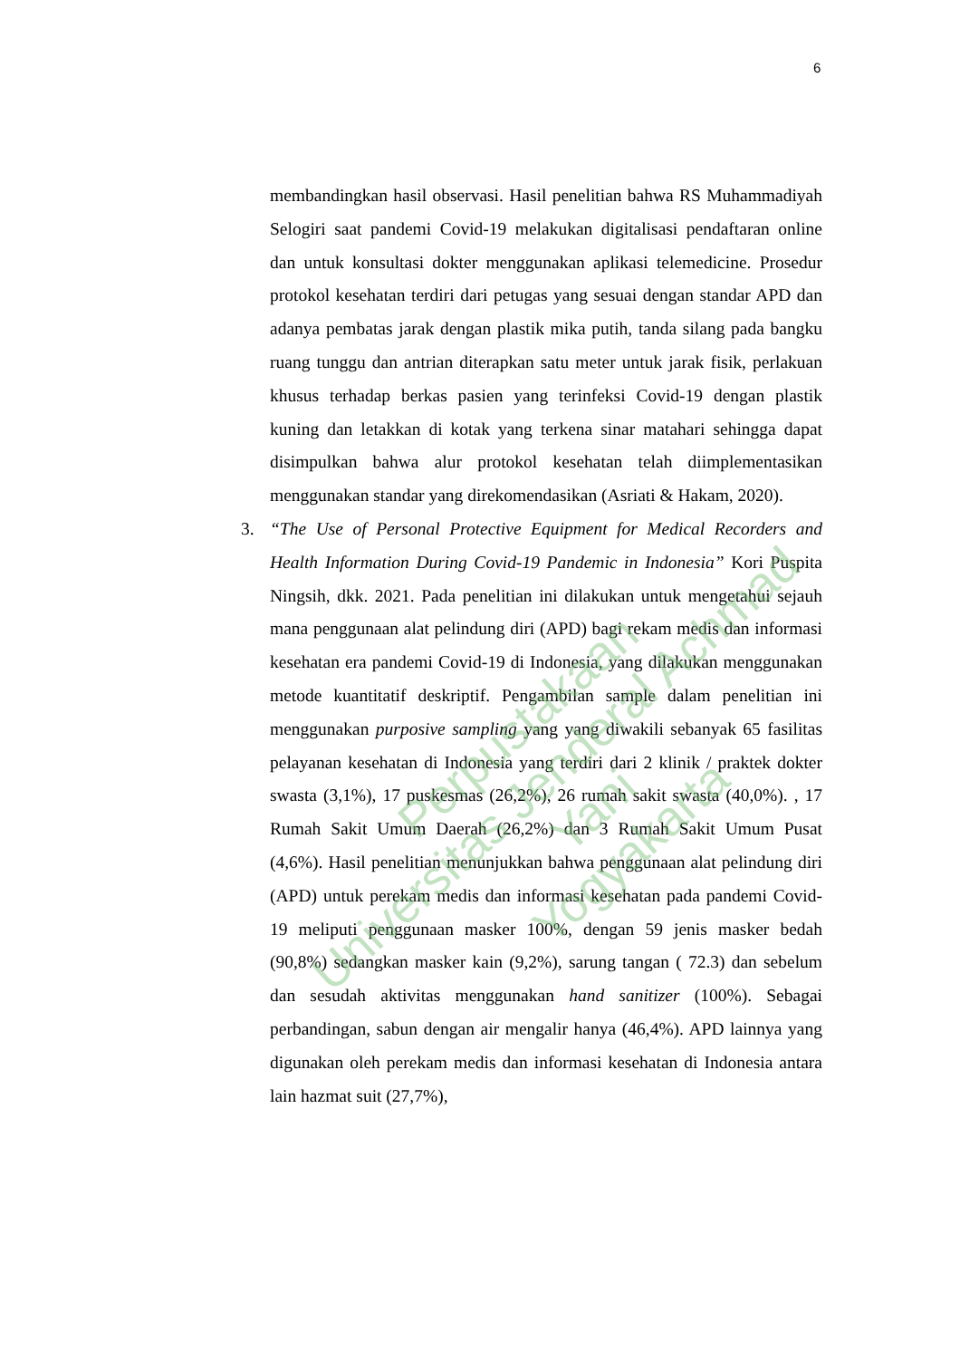6
membandingkan hasil observasi. Hasil penelitian bahwa RS Muhammadiyah Selogiri saat pandemi Covid-19 melakukan digitalisasi pendaftaran online dan untuk konsultasi dokter menggunakan aplikasi telemedicine. Prosedur protokol kesehatan terdiri dari petugas yang sesuai dengan standar APD dan adanya pembatas jarak dengan plastik mika putih, tanda silang pada bangku ruang tunggu dan antrian diterapkan satu meter untuk jarak fisik, perlakuan khusus terhadap berkas pasien yang terinfeksi Covid-19 dengan plastik kuning dan letakkan di kotak yang terkena sinar matahari sehingga dapat disimpulkan bahwa alur protokol kesehatan telah diimplementasikan menggunakan standar yang direkomendasikan (Asriati & Hakam, 2020).
3. “The Use of Personal Protective Equipment for Medical Recorders and Health Information During Covid-19 Pandemic in Indonesia” Kori Puspita Ningsih, dkk. 2021. Pada penelitian ini dilakukan untuk mengetahui sejauh mana penggunaan alat pelindung diri (APD) bagi rekam medis dan informasi kesehatan era pandemi Covid-19 di Indonesia, yang dilakukan menggunakan metode kuantitatif deskriptif. Pengambilan sample dalam penelitian ini menggunakan purposive sampling yang yang diwakili sebanyak 65 fasilitas pelayanan kesehatan di Indonesia yang terdiri dari 2 klinik / praktek dokter swasta (3,1%), 17 puskesmas (26,2%), 26 rumah sakit swasta (40,0%). , 17 Rumah Sakit Umum Daerah (26,2%) dan 3 Rumah Sakit Umum Pusat (4,6%). Hasil penelitian menunjukkan bahwa penggunaan alat pelindung diri (APD) untuk perekam medis dan informasi kesehatan pada pandemi Covid-19 meliputi penggunaan masker 100%, dengan 59 jenis masker bedah (90,8%) sedangkan masker kain (9,2%), sarung tangan ( 72.3) dan sebelum dan sesudah aktivitas menggunakan hand sanitizer (100%). Sebagai perbandingan, sabun dengan air mengalir hanya (46,4%). APD lainnya yang digunakan oleh perekam medis dan informasi kesehatan di Indonesia antara lain hazmat suit (27,7%),
Perpustakaan
Universitas Jenderal Achmad Yani
Yogyakarta